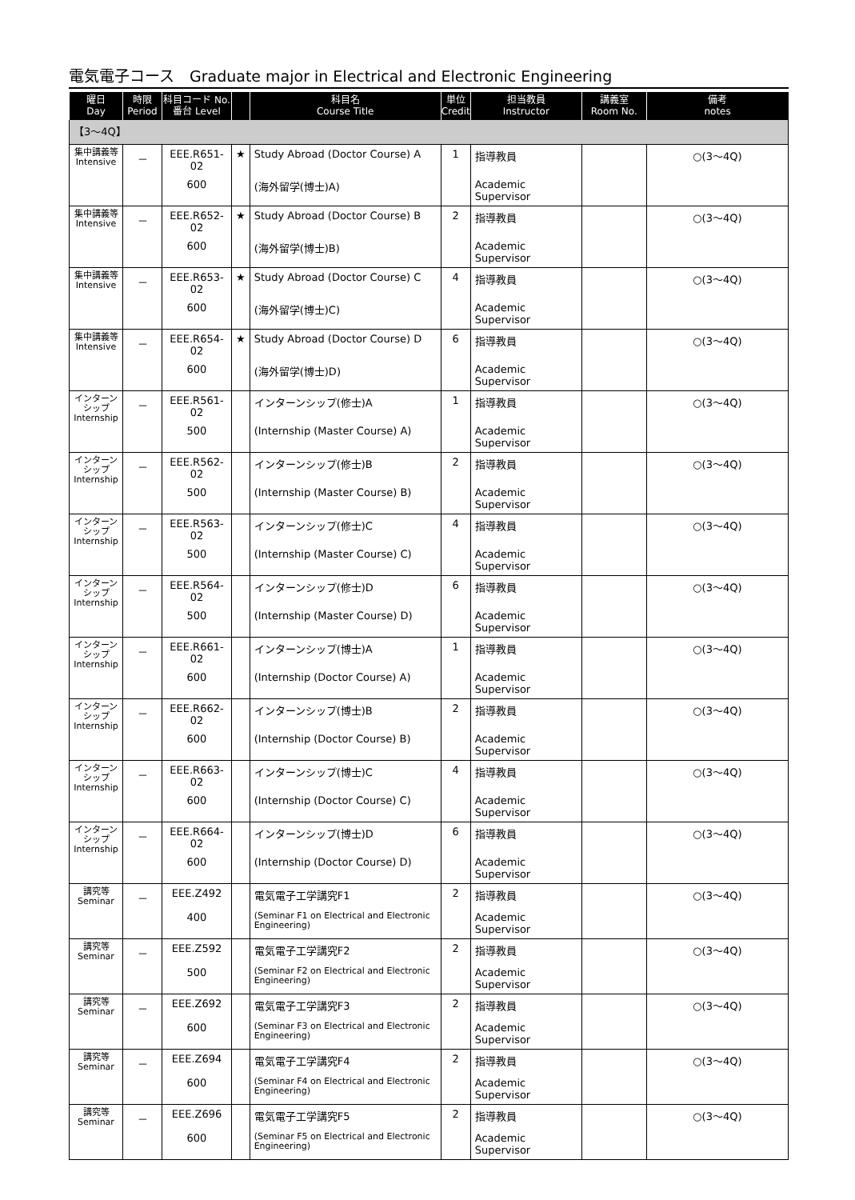電気電子コース　Graduate major in Electrical and Electronic Engineering
| 曜日 Day | 時限 Period | 科目コード No. 番台 Level | | 科目名 Course Title | 単位 Credit | 担当教員 Instructor | 講義室 Room No. | 備考 notes |
| --- | --- | --- | --- | --- | --- | --- | --- | --- |
| 【3～4Q】 | | | | | | | | |
| 集中講義等 Intensive | － | EEE.R651-02 | ★ | Study Abroad (Doctor Course) A | 1 | 指導教員 | | ○(3～4Q) |
| | | 600 | | (海外留学(博士)A) | | Academic Supervisor | | |
| 集中講義等 Intensive | － | EEE.R652-02 | ★ | Study Abroad (Doctor Course) B | 2 | 指導教員 | | ○(3～4Q) |
| | | 600 | | (海外留学(博士)B) | | Academic Supervisor | | |
| 集中講義等 Intensive | － | EEE.R653-02 | ★ | Study Abroad (Doctor Course) C | 4 | 指導教員 | | ○(3～4Q) |
| | | 600 | | (海外留学(博士)C) | | Academic Supervisor | | |
| 集中講義等 Intensive | － | EEE.R654-02 | ★ | Study Abroad (Doctor Course) D | 6 | 指導教員 | | ○(3～4Q) |
| | | 600 | | (海外留学(博士)D) | | Academic Supervisor | | |
| インターンシップ Internship | － | EEE.R561-02 | | インターンシップ(修士)A | 1 | 指導教員 | | ○(3～4Q) |
| | | 500 | | (Internship (Master Course) A) | | Academic Supervisor | | |
| インターンシップ Internship | － | EEE.R562-02 | | インターンシップ(修士)B | 2 | 指導教員 | | ○(3～4Q) |
| | | 500 | | (Internship (Master Course) B) | | Academic Supervisor | | |
| インターンシップ Internship | － | EEE.R563-02 | | インターンシップ(修士)C | 4 | 指導教員 | | ○(3～4Q) |
| | | 500 | | (Internship (Master Course) C) | | Academic Supervisor | | |
| インターンシップ Internship | － | EEE.R564-02 | | インターンシップ(修士)D | 6 | 指導教員 | | ○(3～4Q) |
| | | 500 | | (Internship (Master Course) D) | | Academic Supervisor | | |
| インターンシップ Internship | － | EEE.R661-02 | | インターンシップ(博士)A | 1 | 指導教員 | | ○(3～4Q) |
| | | 600 | | (Internship (Doctor Course) A) | | Academic Supervisor | | |
| インターンシップ Internship | － | EEE.R662-02 | | インターンシップ(博士)B | 2 | 指導教員 | | ○(3～4Q) |
| | | 600 | | (Internship (Doctor Course) B) | | Academic Supervisor | | |
| インターンシップ Internship | － | EEE.R663-02 | | インターンシップ(博士)C | 4 | 指導教員 | | ○(3～4Q) |
| | | 600 | | (Internship (Doctor Course) C) | | Academic Supervisor | | |
| インターンシップ Internship | － | EEE.R664-02 | | インターンシップ(博士)D | 6 | 指導教員 | | ○(3～4Q) |
| | | 600 | | (Internship (Doctor Course) D) | | Academic Supervisor | | |
| 講究等 Seminar | － | EEE.Z492 | | 電気電子工学講究F1 | 2 | 指導教員 | | ○(3～4Q) |
| | | 400 | | (Seminar F1 on Electrical and Electronic Engineering) | | Academic Supervisor | | |
| 講究等 Seminar | － | EEE.Z592 | | 電気電子工学講究F2 | 2 | 指導教員 | | ○(3～4Q) |
| | | 500 | | (Seminar F2 on Electrical and Electronic Engineering) | | Academic Supervisor | | |
| 講究等 Seminar | － | EEE.Z692 | | 電気電子工学講究F3 | 2 | 指導教員 | | ○(3～4Q) |
| | | 600 | | (Seminar F3 on Electrical and Electronic Engineering) | | Academic Supervisor | | |
| 講究等 Seminar | － | EEE.Z694 | | 電気電子工学講究F4 | 2 | 指導教員 | | ○(3～4Q) |
| | | 600 | | (Seminar F4 on Electrical and Electronic Engineering) | | Academic Supervisor | | |
| 講究等 Seminar | － | EEE.Z696 | | 電気電子工学講究F5 | 2 | 指導教員 | | ○(3～4Q) |
| | | 600 | | (Seminar F5 on Electrical and Electronic Engineering) | | Academic Supervisor | | |